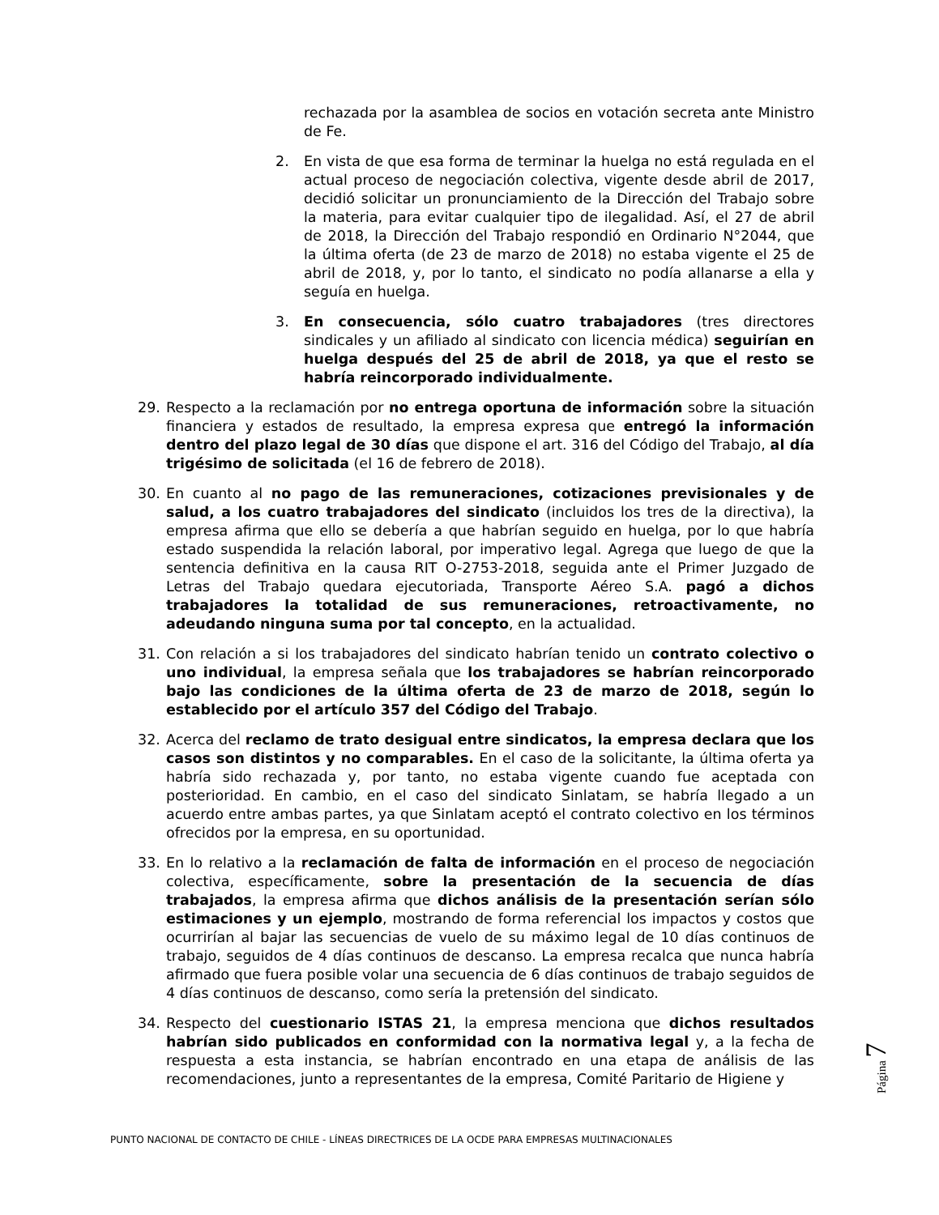rechazada por la asamblea de socios en votación secreta ante Ministro de Fe.
2. En vista de que esa forma de terminar la huelga no está regulada en el actual proceso de negociación colectiva, vigente desde abril de 2017, decidió solicitar un pronunciamiento de la Dirección del Trabajo sobre la materia, para evitar cualquier tipo de ilegalidad. Así, el 27 de abril de 2018, la Dirección del Trabajo respondió en Ordinario N°2044, que la última oferta (de 23 de marzo de 2018) no estaba vigente el 25 de abril de 2018, y, por lo tanto, el sindicato no podía allanarse a ella y seguía en huelga.
3. En consecuencia, sólo cuatro trabajadores (tres directores sindicales y un afiliado al sindicato con licencia médica) seguirían en huelga después del 25 de abril de 2018, ya que el resto se habría reincorporado individualmente.
29. Respecto a la reclamación por no entrega oportuna de información sobre la situación financiera y estados de resultado, la empresa expresa que entregó la información dentro del plazo legal de 30 días que dispone el art. 316 del Código del Trabajo, al día trigésimo de solicitada (el 16 de febrero de 2018).
30. En cuanto al no pago de las remuneraciones, cotizaciones previsionales y de salud, a los cuatro trabajadores del sindicato (incluidos los tres de la directiva), la empresa afirma que ello se debería a que habrían seguido en huelga, por lo que habría estado suspendida la relación laboral, por imperativo legal. Agrega que luego de que la sentencia definitiva en la causa RIT O-2753-2018, seguida ante el Primer Juzgado de Letras del Trabajo quedara ejecutoriada, Transporte Aéreo S.A. pagó a dichos trabajadores la totalidad de sus remuneraciones, retroactivamente, no adeudando ninguna suma por tal concepto, en la actualidad.
31. Con relación a si los trabajadores del sindicato habrían tenido un contrato colectivo o uno individual, la empresa señala que los trabajadores se habrían reincorporado bajo las condiciones de la última oferta de 23 de marzo de 2018, según lo establecido por el artículo 357 del Código del Trabajo.
32. Acerca del reclamo de trato desigual entre sindicatos, la empresa declara que los casos son distintos y no comparables. En el caso de la solicitante, la última oferta ya habría sido rechazada y, por tanto, no estaba vigente cuando fue aceptada con posterioridad. En cambio, en el caso del sindicato Sinlatam, se habría llegado a un acuerdo entre ambas partes, ya que Sinlatam aceptó el contrato colectivo en los términos ofrecidos por la empresa, en su oportunidad.
33. En lo relativo a la reclamación de falta de información en el proceso de negociación colectiva, específicamente, sobre la presentación de la secuencia de días trabajados, la empresa afirma que dichos análisis de la presentación serían sólo estimaciones y un ejemplo, mostrando de forma referencial los impactos y costos que ocurrirían al bajar las secuencias de vuelo de su máximo legal de 10 días continuos de trabajo, seguidos de 4 días continuos de descanso. La empresa recalca que nunca habría afirmado que fuera posible volar una secuencia de 6 días continuos de trabajo seguidos de 4 días continuos de descanso, como sería la pretensión del sindicato.
34. Respecto del cuestionario ISTAS 21, la empresa menciona que dichos resultados habrían sido publicados en conformidad con la normativa legal y, a la fecha de respuesta a esta instancia, se habrían encontrado en una etapa de análisis de las recomendaciones, junto a representantes de la empresa, Comité Paritario de Higiene y
Página 7
PUNTO NACIONAL DE CONTACTO DE CHILE - LÍNEAS DIRECTRICES DE LA OCDE PARA EMPRESAS MULTINACIONALES